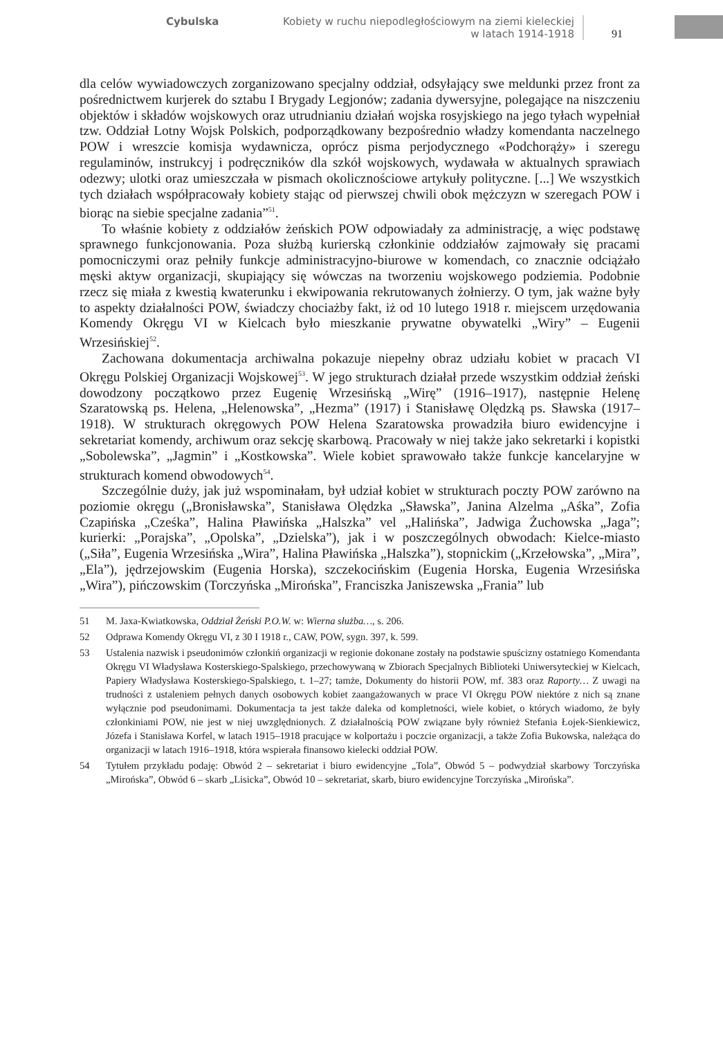Cybulska
Kobiety w ruchu niepodległościowym na ziemi kieleckiej
w latach 1914-1918
91
dla celów wywiadowczych zorganizowano specjalny oddział, odsyłający swe meldunki przez front za pośrednictwem kurjerek do sztabu I Brygady Legjonów; zadania dywersyjne, polegające na niszczeniu objektów i składów wojskowych oraz utrudnianiu działań wojska rosyjskiego na jego tyłach wypełniał tzw. Oddział Lotny Wojsk Polskich, podporządkowany bezpośrednio władzy komendanta naczelnego POW i wreszcie komisja wydawnicza, oprócz pisma perjodycznego «Podchorąży» i szeregu regulaminów, instrukcyj i podręczników dla szkół wojskowych, wydawała w aktualnych sprawiach odezwy; ulotki oraz umieszczała w pismach okolicznościowe artykuły polityczne. [...] We wszystkich tych działach współpracowały kobiety stając od pierwszej chwili obok mężczyzn w szeregach POW i biorąc na siebie specjalne zadania”<sup>51</sup>.
To właśnie kobiety z oddziałów żeńskich POW odpowiadały za administrację, a więc podstawę sprawnego funkcjonowania. Poza służbą kurierską członkinie oddziałów zajmowały się pracami pomocniczymi oraz pełniły funkcje administracyjno-biurowe w komendach, co znacznie odciążało męski aktyw organizacji, skupiający się wówczas na tworzeniu wojskowego podziemia. Podobnie rzecz się miała z kwestią kwaterunku i ekwipowania rekrutowanych żołnierzy. O tym, jak ważne były to aspekty działalności POW, świadczy chociażby fakt, iż od 10 lutego 1918 r. miejscem urzędowania Komendy Okręgu VI w Kielcach było mieszkanie prywatne obywatelki „Wiry” – Eugenii Wrzesińskiej<sup>52</sup>.
Zachowana dokumentacja archiwalna pokazuje niepełny obraz udziału kobiet w pracach VI Okręgu Polskiej Organizacji Wojskowej<sup>53</sup>. W jego strukturach działał przede wszystkim oddział żeński dowodzony początkowo przez Eugenię Wrzesińską „Wirę” (1916–1917), następnie Helenę Szaratowską ps. Helena, „Helenowska”, „Hezma” (1917) i Stanisławę Olędzką ps. Sławska (1917–1918). W strukturach okręgowych POW Helena Szaratowska prowadziła biuro ewidencyjne i sekretariat komendy, archiwum oraz sekcję skarbową. Pracowały w niej także jako sekretarki i kopistki „Sobolewska”, „Jagmin” i „Kostkowska”. Wiele kobiet sprawowało także funkcje kancelaryjne w strukturach komend obwodowych<sup>54</sup>.
Szczególnie duży, jak już wspominałam, był udział kobiet w strukturach poczty POW zarówno na poziomie okręgu („Bronisławska”, Stanisława Olędzka „Sławska”, Janina Alzelma „Aśka”, Zofia Czapińska „Cześka”, Halina Pławińska „Halszka” vel „Halińska”, Jadwiga Żuchowska „Jaga”; kurierki: „Porajska”, „Opolska”, „Dzielska”), jak i w poszczególnych obwodach: Kielce-miasto („Siła”, Eugenia Wrzesińska „Wira”, Halina Pławińska „Halszka”), stopnickim („Krzełowska”, „Mira”, „Ela”), jędrzejowskim (Eugenia Horska), szczekocińskim (Eugenia Horska, Eugenia Wrzesińska „Wira”), pińczowskim (Torczyńska „Mirońska”, Franciszka Janiszewska „Frania” lub
51 M. Jaxa-Kwiatkowska, Oddział Żeński P.O.W. w: Wierna służba…, s. 206.
52 Odprawa Komendy Okręgu VI, z 30 I 1918 r., CAW, POW, sygn. 397, k. 599.
53 Ustalenia nazwisk i pseudonimów członkiń organizacji w regionie dokonane zostały na podstawie spuścizny ostatniego Komendanta Okręgu VI Władysława Kosterskiego-Spalskiego, przechowywaną w Zbiorach Specjalnych Biblioteki Uniwersyteckiej w Kielcach, Papiery Władysława Kosterskiego-Spalskiego, t. 1–27; tamże, Dokumenty do historii POW, mf. 383 oraz Raporty… Z uwagi na trudności z ustaleniem pełnych danych osobowych kobiet zaangażowanych w prace VI Okręgu POW niektóre z nich są znane wyłącznie pod pseudonimami. Dokumentacja ta jest także daleka od kompletności, wiele kobiet, o których wiadomo, że były członkiniami POW, nie jest w niej uwzględnionych. Z działalnością POW związane były również Stefania Łojek-Sienkiewicz, Józefa i Stanisława Korfel, w latach 1915–1918 pracujące w kolportażu i poczcie organizacji, a także Zofia Bukowska, należąca do organizacji w latach 1916–1918, która wspierała finansowo kielecki oddział POW.
54 Tytułem przykładu podaję: Obwód 2 – sekretariat i biuro ewidencyjne „Tola”, Obwód 5 – podwydział skarbowy Torczyńska „Mirońska”, Obwód 6 – skarb „Lisicka”, Obwód 10 – sekretariat, skarb, biuro ewidencyjne Torczyńska „Mirońska”.